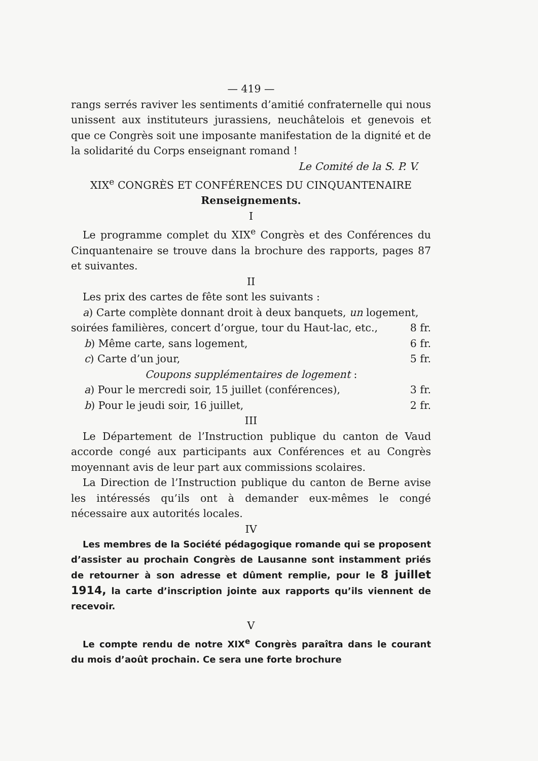— 419 —
rangs serrés raviver les sentiments d’amitié confraternelle qui nous unissent aux instituteurs jurassiens, neuchâtelois et genevois et que ce Congrès soit une imposante manifestation de la dignité et de la solidarité du Corps enseignant romand !
Le Comité de la S. P. V.
XIX<sup>e</sup> CONGRÈS ET CONFÉRENCES DU CINQUANTENAIRE
Renseignements.
I
Le programme complet du XIX<sup>e</sup> Congrès et des Conférences du Cinquantenaire se trouve dans la brochure des rapports, pages 87 et suivantes.
II
Les prix des cartes de fête sont les suivants :
a) Carte complète donnant droit à deux banquets, un logement,
soirées familières, concert d’orgue, tour du Haut-lac, etc., 8 fr.
b) Même carte, sans logement, 6 fr.
c) Carte d’un jour, 5 fr.
Coupons supplémentaires de logement :
a) Pour le mercredi soir, 15 juillet (conférences), 3 fr.
b) Pour le jeudi soir, 16 juillet, 2 fr.
III
Le Département de l’Instruction publique du canton de Vaud accorde congé aux participants aux Conférences et au Congrès moyennant avis de leur part aux commissions scolaires.
La Direction de l’Instruction publique du canton de Berne avise les intéressés qu’ils ont à demander eux-mêmes le congé nécessaire aux autorités locales.
IV
Les membres de la Société pédagogique romande qui se proposent d’assister au prochain Congrès de Lausanne sont instamment priés de retourner à son adresse et dûment remplie, pour le 8 juillet 1914, la carte d’inscription jointe aux rapports qu’ils viennent de recevoir.
V
Le compte rendu de notre XIX<sup>e</sup> Congrès paraîtra dans le courant du mois d’août prochain. Ce sera une forte brochure